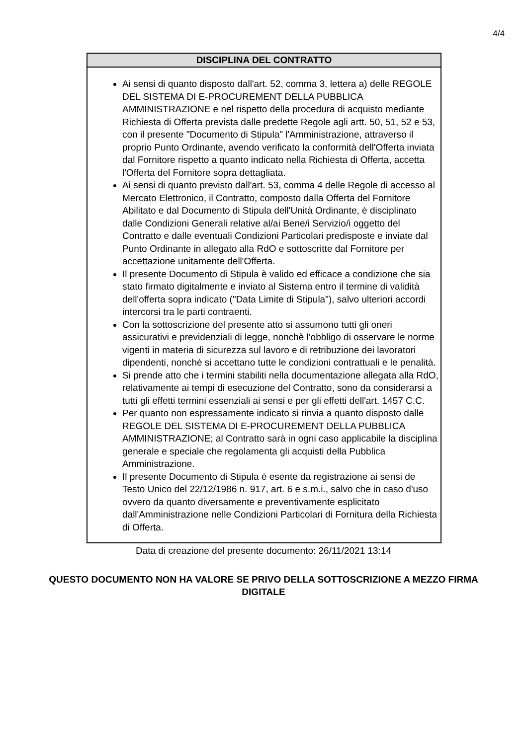4/4
DISCIPLINA DEL CONTRATTO
Ai sensi di quanto disposto dall'art. 52, comma 3, lettera a) delle REGOLE DEL SISTEMA DI E-PROCUREMENT DELLA PUBBLICA AMMINISTRAZIONE e nel rispetto della procedura di acquisto mediante Richiesta di Offerta prevista dalle predette Regole agli artt. 50, 51, 52 e 53, con il presente "Documento di Stipula" l'Amministrazione, attraverso il proprio Punto Ordinante, avendo verificato la conformità dell'Offerta inviata dal Fornitore rispetto a quanto indicato nella Richiesta di Offerta, accetta l'Offerta del Fornitore sopra dettagliata.
Ai sensi di quanto previsto dall'art. 53, comma 4 delle Regole di accesso al Mercato Elettronico, il Contratto, composto dalla Offerta del Fornitore Abilitato e dal Documento di Stipula dell'Unità Ordinante, è disciplinato dalle Condizioni Generali relative al/ai Bene/i Servizio/i oggetto del Contratto e dalle eventuali Condizioni Particolari predisposte e inviate dal Punto Ordinante in allegato alla RdO e sottoscritte dal Fornitore per accettazione unitamente dell'Offerta.
Il presente Documento di Stipula è valido ed efficace a condizione che sia stato firmato digitalmente e inviato al Sistema entro il termine di validità dell'offerta sopra indicato ("Data Limite di Stipula"), salvo ulteriori accordi intercorsi tra le parti contraenti.
Con la sottoscrizione del presente atto si assumono tutti gli oneri assicurativi e previdenziali di legge, nonchè l'obbligo di osservare le norme vigenti in materia di sicurezza sul lavoro e di retribuzione dei lavoratori dipendenti, nonchè si accettano tutte le condizioni contrattuali e le penalità.
Si prende atto che i termini stabiliti nella documentazione allegata alla RdO, relativamente ai tempi di esecuzione del Contratto, sono da considerarsi a tutti gli effetti termini essenziali ai sensi e per gli effetti dell'art. 1457 C.C.
Per quanto non espressamente indicato si rinvia a quanto disposto dalle REGOLE DEL SISTEMA DI E-PROCUREMENT DELLA PUBBLICA AMMINISTRAZIONE; al Contratto sarà in ogni caso applicabile la disciplina generale e speciale che regolamenta gli acquisti della Pubblica Amministrazione.
Il presente Documento di Stipula è esente da registrazione ai sensi de Testo Unico del 22/12/1986 n. 917, art. 6 e s.m.i., salvo che in caso d'uso ovvero da quanto diversamente e preventivamente esplicitato dall'Amministrazione nelle Condizioni Particolari di Fornitura della Richiesta di Offerta.
Data di creazione del presente documento: 26/11/2021 13:14
QUESTO DOCUMENTO NON HA VALORE SE PRIVO DELLA SOTTOSCRIZIONE A MEZZO FIRMA DIGITALE